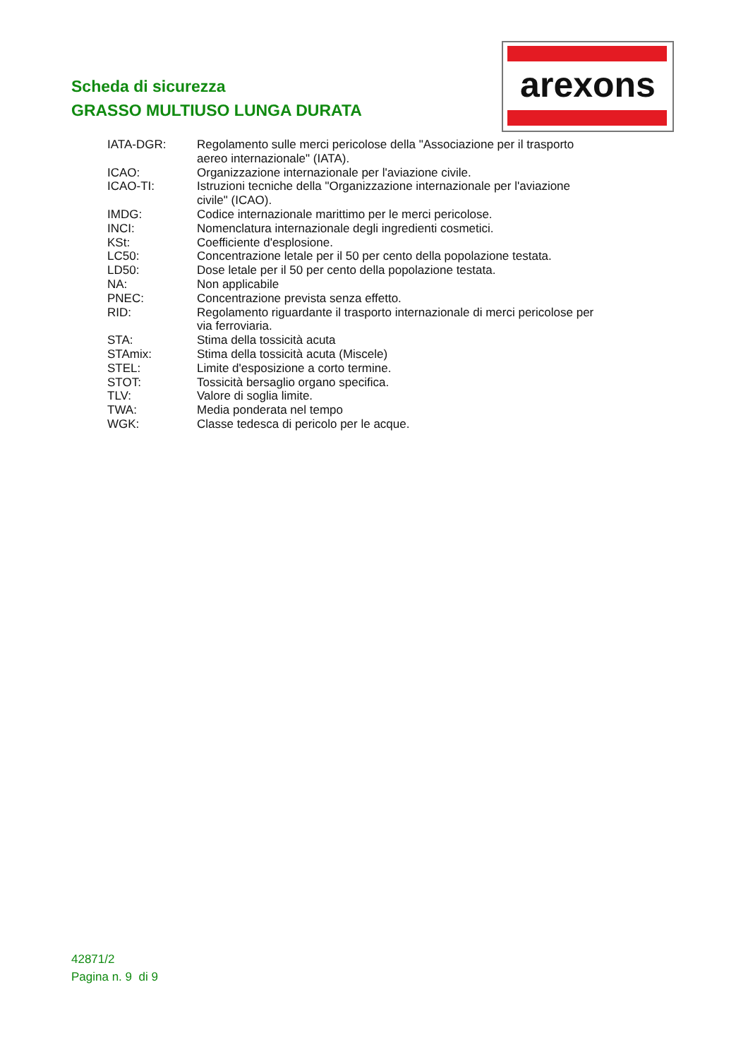Scheda di sicurezza
GRASSO MULTIUSO LUNGA DURATA
arexons
IATA-DGR: Regolamento sulle merci pericolose della "Associazione per il trasporto aereo internazionale" (IATA).
ICAO: Organizzazione internazionale per l'aviazione civile.
ICAO-TI: Istruzioni tecniche della "Organizzazione internazionale per l'aviazione civile" (ICAO).
IMDG: Codice internazionale marittimo per le merci pericolose.
INCI: Nomenclatura internazionale degli ingredienti cosmetici.
KSt: Coefficiente d'esplosione.
LC50: Concentrazione letale per il 50 per cento della popolazione testata.
LD50: Dose letale per il 50 per cento della popolazione testata.
NA: Non applicabile
PNEC: Concentrazione prevista senza effetto.
RID: Regolamento riguardante il trasporto internazionale di merci pericolose per via ferroviaria.
STA: Stima della tossicità acuta
STAmix: Stima della tossicità acuta (Miscele)
STEL: Limite d'esposizione a corto termine.
STOT: Tossicità bersaglio organo specifica.
TLV: Valore di soglia limite.
TWA: Media ponderata nel tempo
WGK: Classe tedesca di pericolo per le acque.
42871/2
Pagina n. 9 di 9